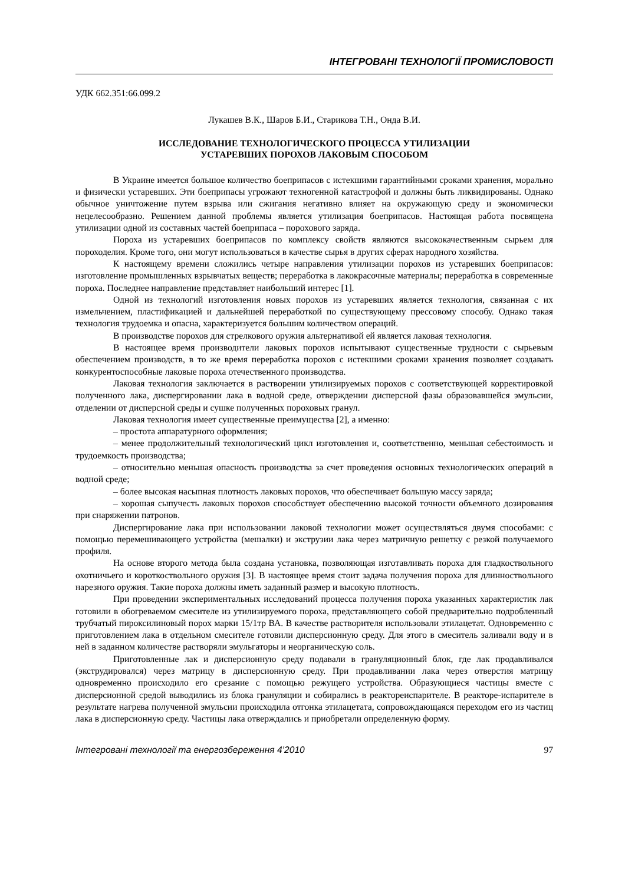ІНТЕГРОВАНІ ТЕХНОЛОГІЇ ПРОМИСЛОВОСТІ
УДК 662.351:66.099.2
Лукашев В.К., Шаров Б.И., Старикова Т.Н., Онда В.И.
ИССЛЕДОВАНИЕ ТЕХНОЛОГИЧЕСКОГО ПРОЦЕССА УТИЛИЗАЦИИ
УСТАРЕВШИХ ПОРОХОВ ЛАКОВЫМ СПОСОБОМ
В Украине имеется большое количество боеприпасов с истекшими гарантийными сроками хранения, морально и физически устаревших. Эти боеприпасы угрожают техногенной катастрофой и должны быть ликвидированы. Однако обычное уничтожение путем взрыва или сжигания негативно влияет на окружающую среду и экономически нецелесообразно. Решением данной проблемы является утилизация боеприпасов. Настоящая работа посвящена утилизации одной из составных частей боеприпаса – порохового заряда.
Пороха из устаревших боеприпасов по комплексу свойств являются высококачественным сырьем для пороходелия. Кроме того, они могут использоваться в качестве сырья в других сферах народного хозяйства.
К настоящему времени сложились четыре направления утилизации порохов из устаревших боеприпасов: изготовление промышленных взрывчатых веществ; переработка в лакокрасочные материалы; переработка в современные пороха. Последнее направление представляет наибольший интерес [1].
Одной из технологий изготовления новых порохов из устаревших является технология, связанная с их измельчением, пластификацией и дальнейшей переработкой по существующему прессовому способу. Однако такая технология трудоемка и опасна, характеризуется большим количеством операций.
В производстве порохов для стрелкового оружия альтернативой ей является лаковая технология.
В настоящее время производители лаковых порохов испытывают существенные трудности с сырьевым обеспечением производств, в то же время переработка порохов с истекшими сроками хранения позволяет создавать конкурентоспособные лаковые пороха отечественного производства.
Лаковая технология заключается в растворении утилизируемых порохов с соответствующей корректировкой полученного лака, диспергировании лака в водной среде, отверждении дисперсной фазы образовавшейся эмульсии, отделении от дисперсной среды и сушке полученных пороховых гранул.
Лаковая технология имеет существенные преимущества [2], а именно:
– простота аппаратурного оформления;
– менее продолжительный технологический цикл изготовления и, соответственно, меньшая себестоимость и трудоемкость производства;
– относительно меньшая опасность производства за счет проведения основных технологических операций в водной среде;
– более высокая насыпная плотность лаковых порохов, что обеспечивает большую массу заряда;
– хорошая сыпучесть лаковых порохов способствует обеспечению высокой точности объемного дозирования при снаряжении патронов.
Диспергирование лака при использовании лаковой технологии может осуществляться двумя способами: с помощью перемешивающего устройства (мешалки) и экструзии лака через матричную решетку с резкой получаемого профиля.
На основе второго метода была создана установка, позволяющая изготавливать пороха для гладкоствольного охотничьего и короткоствольного оружия [3]. В настоящее время стоит задача получения пороха для длинноствольного нарезного оружия. Такие пороха должны иметь заданный размер и высокую плотность.
При проведении экспериментальных исследований процесса получения пороха указанных характеристик лак готовили в обогреваемом смесителе из утилизируемого пороха, представляющего собой предварительно подробленный трубчатый пироксилиновый порох марки 15/1тр ВА. В качестве растворителя использовали этилацетат. Одновременно с приготовлением лака в отдельном смесителе готовили дисперсионную среду. Для этого в смеситель заливали воду и в ней в заданном количестве растворяли эмульгаторы и неорганическую соль.
Приготовленные лак и дисперсионную среду подавали в грануляционный блок, где лак продавливался (экструдировался) через матрицу в дисперсионную среду. При продавливании лака через отверстия матрицу одновременно происходило его срезание с помощью режущего устройства. Образующиеся частицы вместе с дисперсионной средой выводились из блока грануляции и собирались в реактореиспарителе. В реакторе-испарителе в результате нагрева полученной эмульсии происходила отгонка этилацетата, сопровождающаяся переходом его из частиц лака в дисперсионную среду. Частицы лака отверждались и приобретали определенную форму.
Інтегровані технології та енергозбереження 4’2010 97